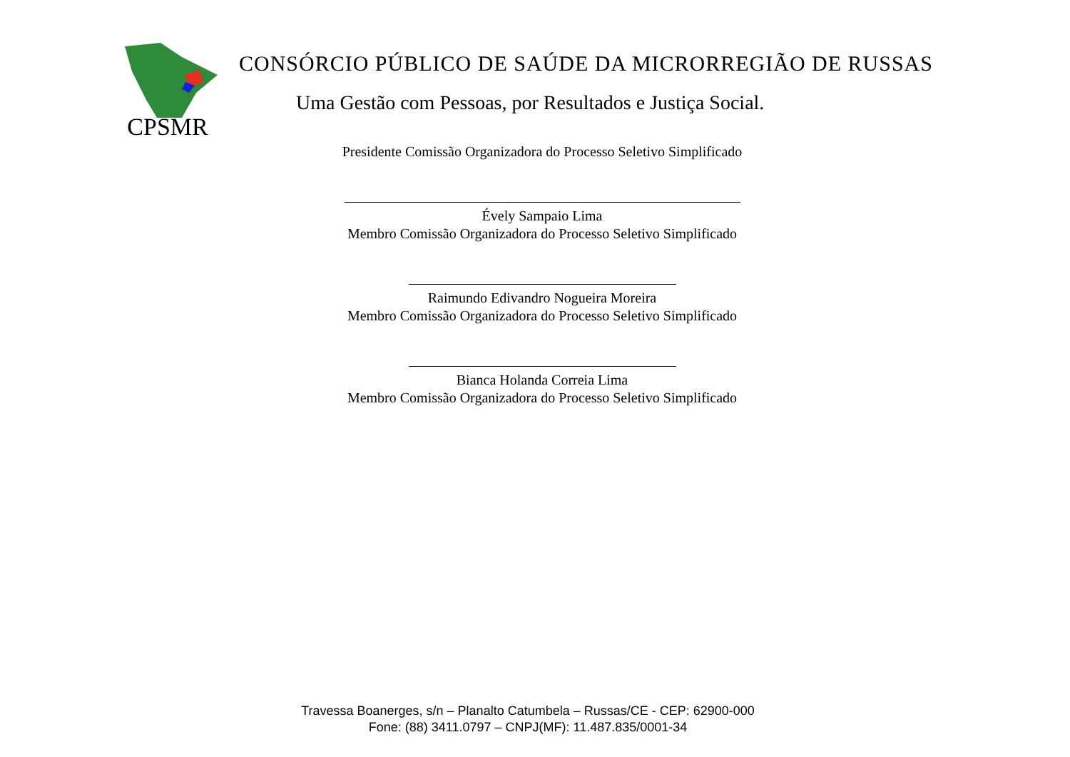CPSMR
CONSÓRCIO PÚBLICO DE SAÚDE DA MICRORREGIÃO DE RUSSAS
Uma Gestão com Pessoas, por Resultados e Justiça Social.
Presidente Comissão Organizadora do Processo Seletivo Simplificado
Évely Sampaio Lima
Membro Comissão Organizadora do Processo Seletivo Simplificado
Raimundo Edivandro Nogueira Moreira
Membro Comissão Organizadora do Processo Seletivo Simplificado
Bianca Holanda Correia Lima
Membro Comissão Organizadora do Processo Seletivo Simplificado
Travessa Boanerges, s/n – Planalto Catumbela – Russas/CE - CEP: 62900-000
Fone: (88) 3411.0797 – CNPJ(MF): 11.487.835/0001-34